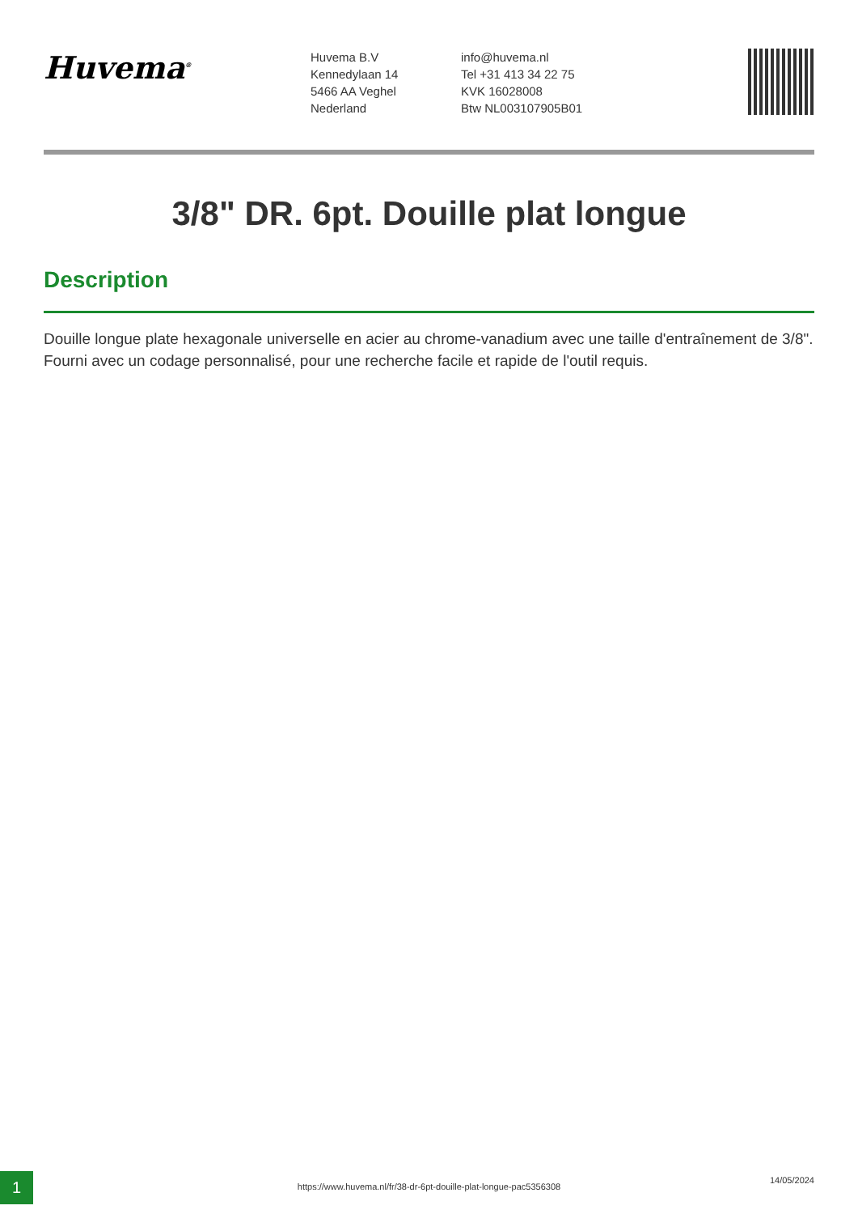Huvema<sup>®</sup>
Huvema B.V
Kennedylaan 14
5466 AA Veghel
Nederland
info@huvema.nl
Tel +31 413 34 22 75
KVK 16028008
Btw NL003107905B01
3/8" DR. 6pt. Douille plat longue
Description
Douille longue plate hexagonale universelle en acier au chrome-vanadium avec une taille d'entraînement de 3/8". Fourni avec un codage personnalisé, pour une recherche facile et rapide de l'outil requis.
1
https://www.huvema.nl/fr/38-dr-6pt-douille-plat-longue-pac5356308
14/05/2024